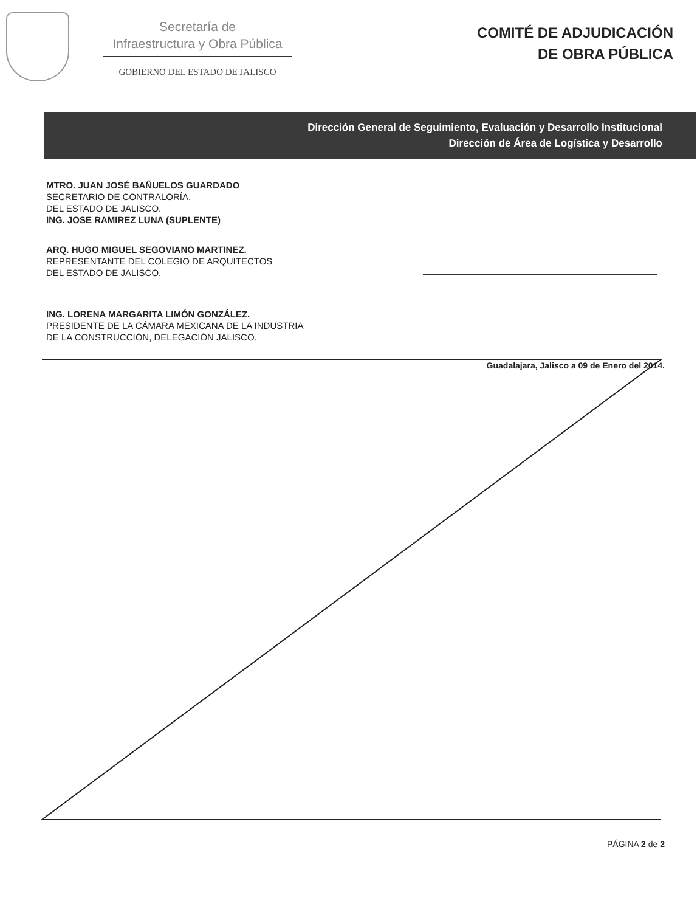Secretaría de
Infraestructura y Obra Pública
GOBIERNO DEL ESTADO DE JALISCO
COMITÉ DE ADJUDICACIÓN
DE OBRA PÚBLICA
Dirección General de Seguimiento, Evaluación y Desarrollo Institucional
Dirección de Área de Logística y Desarrollo
MTRO. JUAN JOSÉ BAÑUELOS GUARDADO
SECRETARIO DE CONTRALORÍA.
DEL ESTADO DE JALISCO.
ING. JOSE RAMIREZ LUNA (SUPLENTE)
ARQ. HUGO MIGUEL SEGOVIANO MARTINEZ.
REPRESENTANTE DEL COLEGIO DE ARQUITECTOS
DEL ESTADO DE JALISCO.
ING. LORENA MARGARITA LIMÓN GONZÁLEZ.
PRESIDENTE DE LA CÁMARA MEXICANA DE LA INDUSTRIA
DE LA CONSTRUCCIÓN, DELEGACIÓN JALISCO.
Guadalajara, Jalisco a 09 de Enero del 2014.
PÁGINA 2 de 2